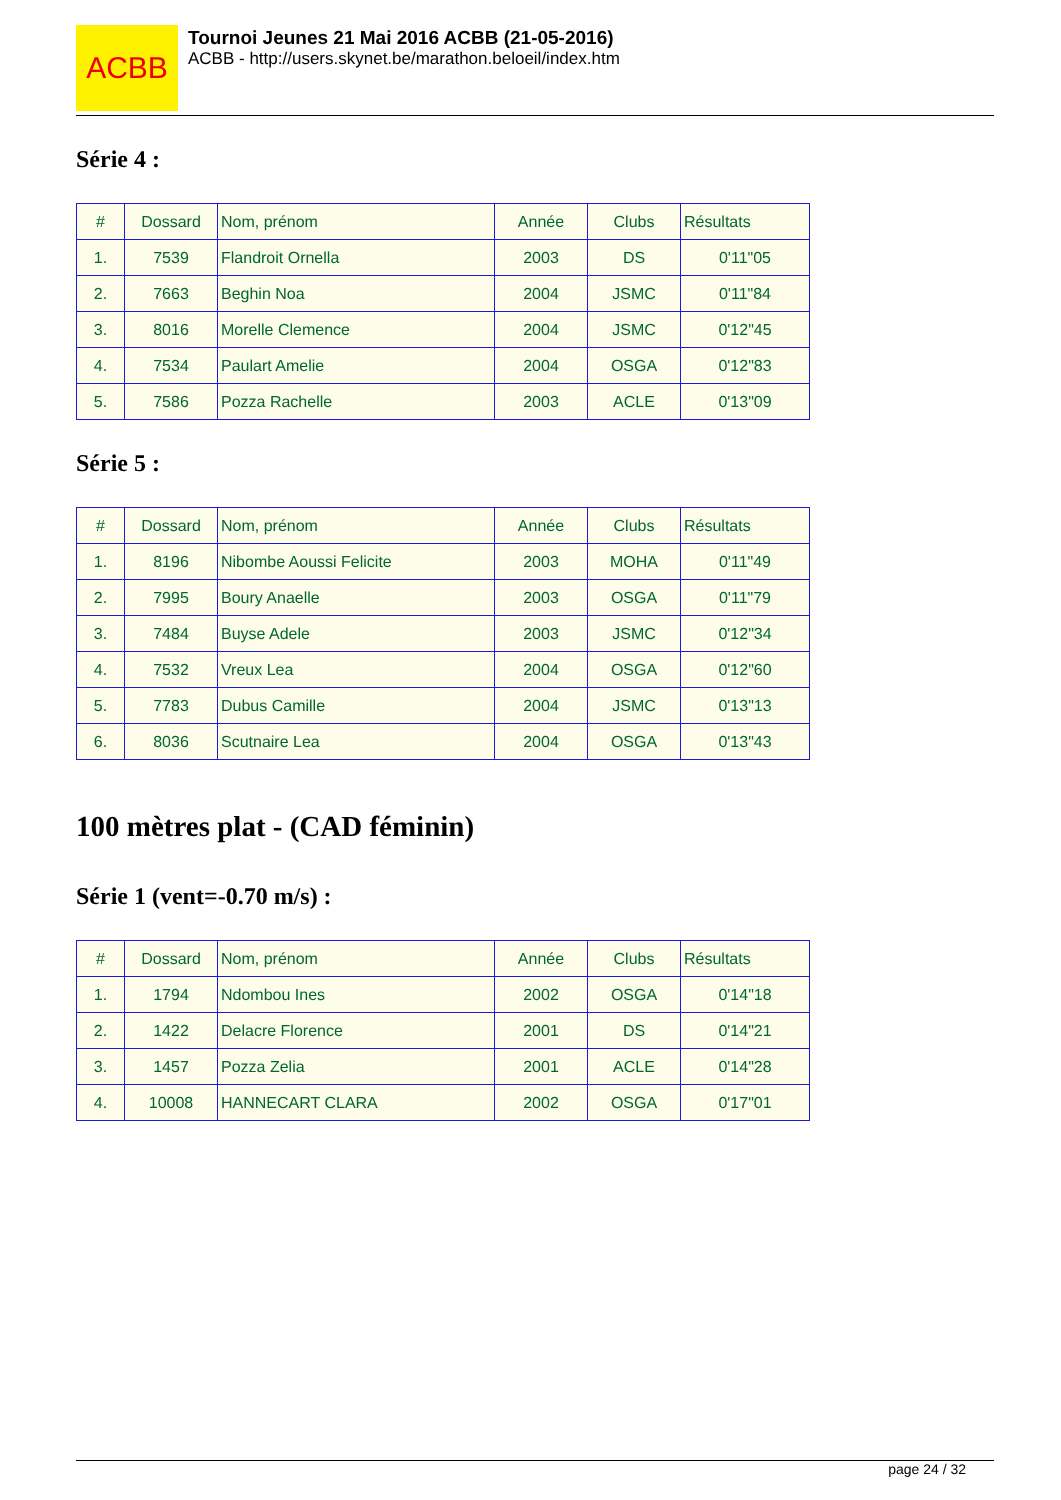ACBB
Tournoi Jeunes 21 Mai 2016 ACBB (21-05-2016)
ACBB - http://users.skynet.be/marathon.beloeil/index.htm
Série 4 :
| # | Dossard | Nom, prénom | Année | Clubs | Résultats |
| --- | --- | --- | --- | --- | --- |
| 1. | 7539 | Flandroit Ornella | 2003 | DS | 0'11"05 |
| 2. | 7663 | Beghin Noa | 2004 | JSMC | 0'11"84 |
| 3. | 8016 | Morelle Clemence | 2004 | JSMC | 0'12"45 |
| 4. | 7534 | Paulart Amelie | 2004 | OSGA | 0'12"83 |
| 5. | 7586 | Pozza Rachelle | 2003 | ACLE | 0'13"09 |
Série 5 :
| # | Dossard | Nom, prénom | Année | Clubs | Résultats |
| --- | --- | --- | --- | --- | --- |
| 1. | 8196 | Nibombe Aoussi Felicite | 2003 | MOHA | 0'11"49 |
| 2. | 7995 | Boury Anaelle | 2003 | OSGA | 0'11"79 |
| 3. | 7484 | Buyse Adele | 2003 | JSMC | 0'12"34 |
| 4. | 7532 | Vreux Lea | 2004 | OSGA | 0'12"60 |
| 5. | 7783 | Dubus Camille | 2004 | JSMC | 0'13"13 |
| 6. | 8036 | Scutnaire Lea | 2004 | OSGA | 0'13"43 |
100 mètres plat - (CAD féminin)
Série 1 (vent=-0.70 m/s) :
| # | Dossard | Nom, prénom | Année | Clubs | Résultats |
| --- | --- | --- | --- | --- | --- |
| 1. | 1794 | Ndombou Ines | 2002 | OSGA | 0'14"18 |
| 2. | 1422 | Delacre Florence | 2001 | DS | 0'14"21 |
| 3. | 1457 | Pozza Zelia | 2001 | ACLE | 0'14"28 |
| 4. | 10008 | HANNECART CLARA | 2002 | OSGA | 0'17"01 |
page 24 / 32